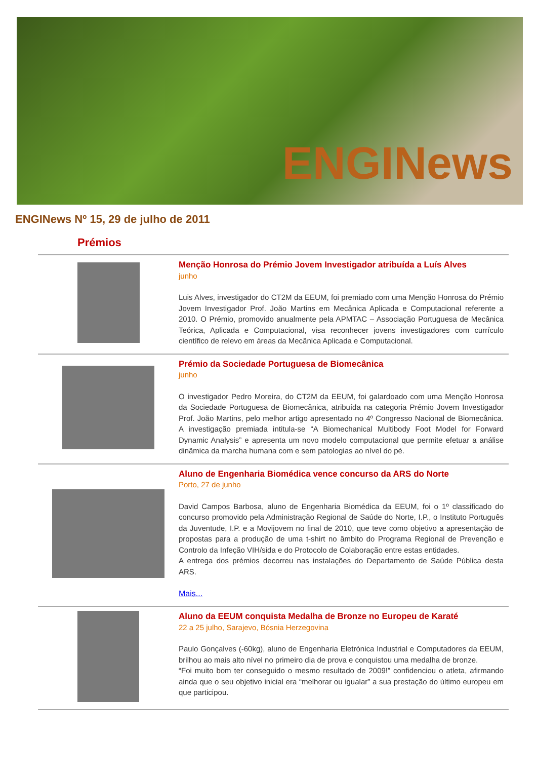ENGINews
ENGINews Nº 15, 29 de julho de 2011
Prémios
Menção Honrosa do Prémio Jovem Investigador atribuída a Luís Alves
junho
Luis Alves, investigador do CT2M da EEUM, foi premiado com uma Menção Honrosa do Prémio Jovem Investigador Prof. João Martins em Mecânica Aplicada e Computacional referente a 2010. O Prémio, promovido anualmente pela APMTAC – Associação Portuguesa de Mecânica Teórica, Aplicada e Computacional, visa reconhecer jovens investigadores com currículo científico de relevo em áreas da Mecânica Aplicada e Computacional.
Prémio da Sociedade Portuguesa de Biomecânica
junho
O investigador Pedro Moreira, do CT2M da EEUM, foi galardoado com uma Menção Honrosa da Sociedade Portuguesa de Biomecânica, atribuída na categoria Prémio Jovem Investigador Prof. João Martins, pelo melhor artigo apresentado no 4º Congresso Nacional de Biomecânica. A investigação premiada intitula-se “A Biomechanical Multibody Foot Model for Forward Dynamic Analysis” e apresenta um novo modelo computacional que permite efetuar a análise dinâmica da marcha humana com e sem patologias ao nível do pé.
Aluno de Engenharia Biomédica vence concurso da ARS do Norte
Porto, 27 de junho
David Campos Barbosa, aluno de Engenharia Biomédica da EEUM, foi o 1º classificado do concurso promovido pela Administração Regional de Saúde do Norte, I.P., o Instituto Português da Juventude, I.P. e a Movijovem no final de 2010, que teve como objetivo a apresentação de propostas para a produção de uma t-shirt no âmbito do Programa Regional de Prevenção e Controlo da Infeção VIH/sida e do Protocolo de Colaboração entre estas entidades.
A entrega dos prémios decorreu nas instalações do Departamento de Saúde Pública desta ARS.
Mais...
Aluno da EEUM conquista Medalha de Bronze no Europeu de Karaté
22 a 25 julho, Sarajevo, Bósnia Herzegovina
Paulo Gonçalves (-60kg), aluno de Engenharia Eletrónica Industrial e Computadores da EEUM, brilhou ao mais alto nível no primeiro dia de prova e conquistou uma medalha de bronze.
“Foi muito bom ter conseguido o mesmo resultado de 2009!” confidenciou o atleta, afirmando ainda que o seu objetivo inicial era “melhorar ou igualar” a sua prestação do último europeu em que participou.